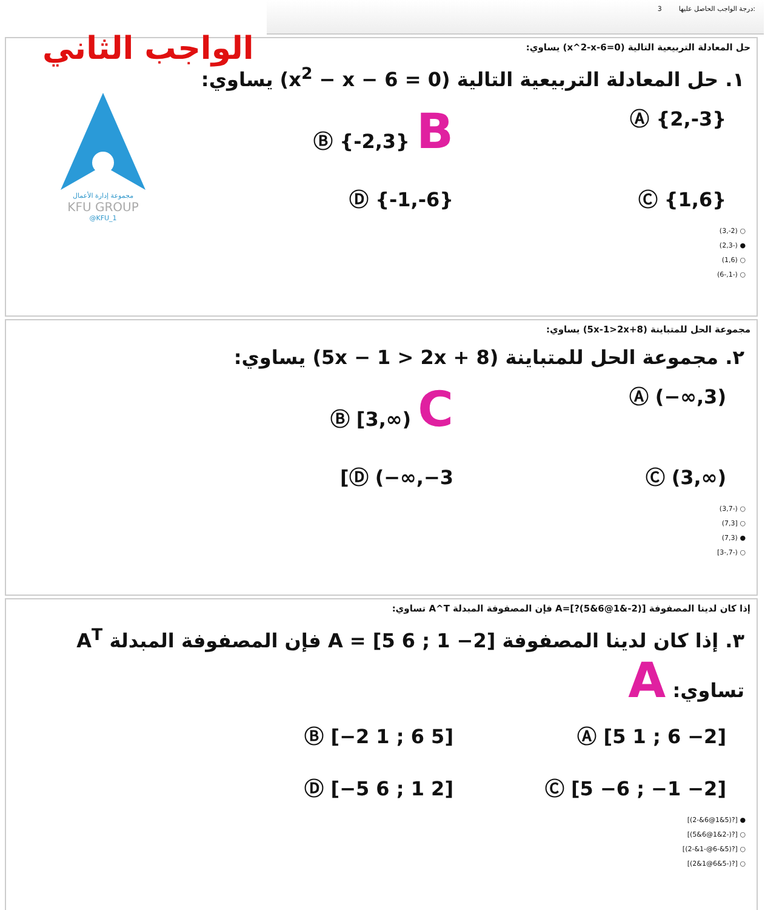3 درجة الواجب الحاصل عليها:
الواجب الثاني
مجموعة إدارة الأعمال
KFU GROUP
@KFU_1
حل المعادلة التربيعية التالية (x^2-x-6=0) يساوي:
١. حل المعادلة التربيعية التالية (x<sup>2</sup> − x − 6 = 0) يساوي:
Ⓐ {2,-3}
Ⓑ {-2,3} B
Ⓒ {1,6}
Ⓓ {-1,-6}
(3,-2) ○
(2,3-) ●
(1,6) ○
(6-,1-) ○
مجموعة الحل للمتباينة (5x-1>2x+8) يساوي:
٢. مجموعة الحل للمتباينة (5x − 1 > 2x + 8) يساوي:
Ⓐ (−∞,3)
Ⓑ [3,∞) C
Ⓒ (3,∞)
Ⓓ (−∞,−3]
(3,7-) ○
(7,3] ○
(7,3) ●
[3-,7-) ○
إذا كان لدينا المصفوفة A=[?(5&6@1&-2)] فإن المصفوفة المبدلة A^T تساوي:
٣. إذا كان لدينا المصفوفة A = [5 6 ; 1 −2] فإن المصفوفة المبدلة A<sup>T</sup> تساوي: A
Ⓐ [5 1 ; 6 −2]
Ⓑ [−2 1 ; 6 5]
Ⓒ [5 −6 ; −1 −2]
Ⓓ [−5 6 ; 1 2]
[(2-&6@1&5)?] ●
[(5&6@1&2-)?] ○
[(2-&1-@6-&5)?] ○
[(2&1@6&5-)?] ○